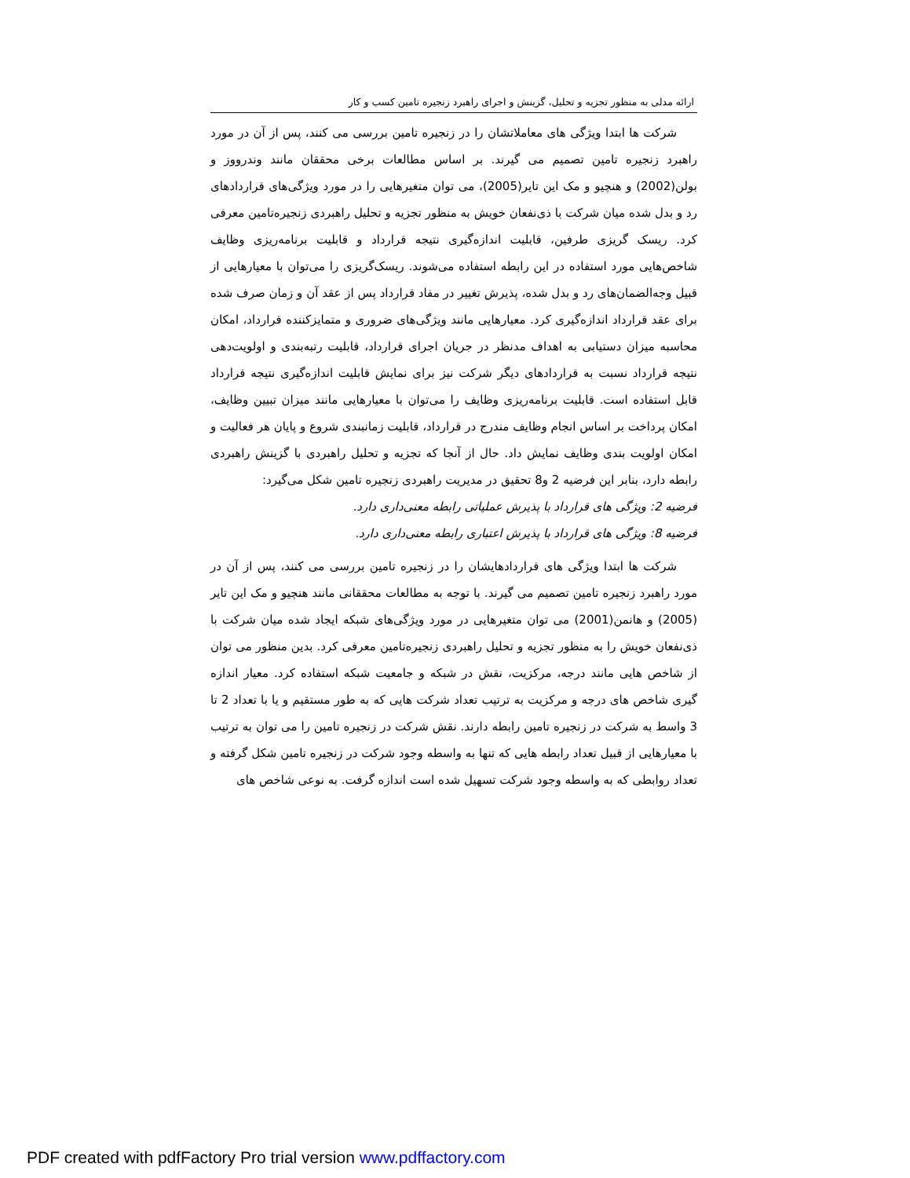ارائه مدلی به منظور تجزیه و تحلیل، گزینش و اجرای راهبرد زنجیره تامین کسب و کار
شرکت ها ابتدا ویژگی های معاملاتشان را در زنجیره تامین بررسی می کنند، پس از آن در مورد راهبرد زنجیره تامین تصمیم می گیرند. بر اساس مطالعات برخی محققان مانند وندرووز و بولن(2002) و هنچیو و مک این تایر(2005)، می توان متغیرهایی را در مورد ویژگی‌های قراردادهای رد و بدل شده میان شرکت با ذی‌نفعان خویش به منظور تجزیه و تحلیل راهبردی زنجیره‌تامین معرفی کرد. ریسک گریزی طرفین، قابلیت اندازه‌گیری نتیجه قرارداد و قابلیت برنامه‌ریزی وظایف شاخص‌هایی مورد استفاده در این رابطه استفاده می‌شوند. ریسک‌گریزی را می‌توان با معیارهایی از قبیل وجه‌الضمان‌های رد و بدل شده، پذیرش تغییر در مفاد قرارداد پس از عقد آن و زمان صرف شده برای عقد قرارداد اندازه‌گیری کرد. معیارهایی مانند ویژگی‌های ضروری و متمایزکننده قرارداد، امکان محاسبه میزان دستیابی به اهداف مدنظر در جریان اجرای قرارداد، قابلیت رتبه‌بندی و اولویت‌دهی نتیجه قرارداد نسبت به قراردادهای دیگر شرکت نیز برای نمایش قابلیت اندازه‌گیری نتیجه قرارداد قابل استفاده است. قابلیت برنامه‌ریزی وظایف را می‌توان با معیارهایی مانند میزان تبیین وظایف، امکان پرداخت بر اساس انجام وظایف مندرج در قرارداد، قابلیت زمانبندی شروع و پایان هر فعالیت و امکان اولویت بندی وظایف نمایش داد. حال از آنجا که تجزیه و تحلیل راهبردی با گزینش راهبردی رابطه دارد، بنابر این فرضیه 2 و8 تحقیق در مدیریت راهبردی زنجیره تامین شکل می‌گیرد:
فرضیه 2: ویژگی های قرارداد با پذیرش عملیاتی رابطه معنی‌داری دارد.
فرضیه 8: ویژگی های قرارداد با پذیرش اعتباری رابطه معنی‌داری دارد.
شرکت ها ابتدا ویژگی های قراردادهایشان را در زنجیره تامین بررسی می کنند، پس از آن در مورد راهبرد زنجیره تامین تصمیم می گیرند. با توجه به مطالعات محققانی مانند هنچیو و مک این تایر (2005) و هانمن(2001) می توان متغیرهایی در مورد ویژگی‌های شبکه ایجاد شده میان شرکت با ذی‌نفعان خویش را به منظور تجزیه و تحلیل راهبردی زنجیره‌تامین معرفی کرد. بدین منظور می توان از شاخص هایی مانند درجه، مرکزیت، نقش در شبکه و جامعیت شبکه استفاده کرد. معیار اندازه گیری شاخص های درجه و مرکزیت به ترتیب تعداد شرکت هایی که به طور مستقیم و یا با تعداد 2 تا 3 واسط به شرکت در زنجیره تامین رابطه دارند. نقش شرکت در زنجیره تامین را می توان به ترتیب با معیارهایی از قبیل تعداد رابطه هایی که تنها به واسطه وجود شرکت در زنجیره تامین شکل گرفته و تعداد روابطی که به واسطه وجود شرکت تسهیل شده است اندازه گرفت. به نوعی شاخص های
PDF created with pdfFactory Pro trial version www.pdffactory.com